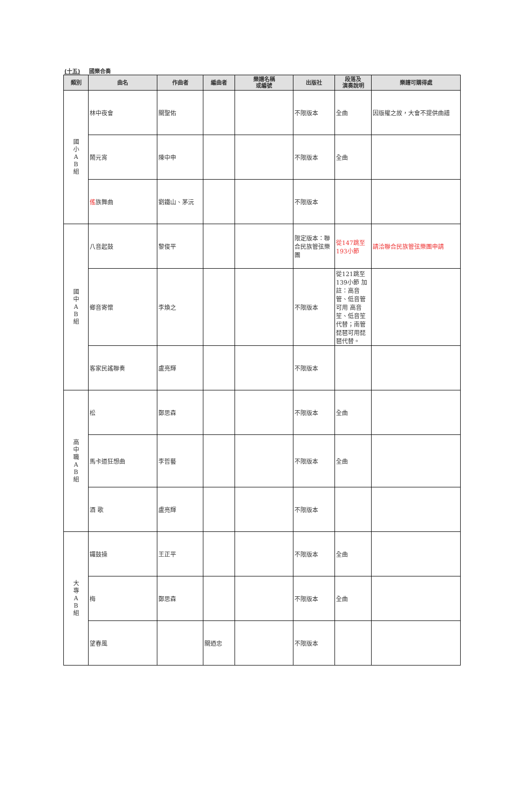(十五) 國樂合奏
| 類別 | 曲名 | 作曲者 | 編曲者 | 樂譜名稱 或編號 | 出版社 | 段落及 演奏說明 | 樂譜可購得處 |
| --- | --- | --- | --- | --- | --- | --- | --- |
| 國 小 A B 組 | 林中夜會 | 關聖佑 | | | 不限版本 | 全曲 | 因版權之故，大會不提供曲譜 |
| | 鬧元宵 | 陳中申 | | | 不限版本 | 全曲 | |
| | 傜 族舞曲 | 劉鐵山、茅沅 | | | 不限版本 | | |
| 國 中 A B 組 | 八音起鼓 | 黎俊平 | | | 限定版本：聯合民族管弦樂團 | 從147跳至193小節 | 請洽聯合民族管弦樂團申請 |
| | 鄉音寄懷 | 李煥之 | | | 不限版本 | 從121跳至139小節 加註：高音管、低音管可用 高音笙、低音笙代替；南管 琵琶可用琵琶代替。 | |
| | 客家民謠聯奏 | 盧亮輝 | | | 不限版本 | | |
| 高 中 職 A B 組 | 松 | 鄭思森 | | | 不限版本 | 全曲 | |
| | 馬卡道狂想曲 | 李哲藝 | | | 不限版本 | 全曲 | |
| | 酒 歌 | 盧亮輝 | | | 不限版本 | | |
| 大 專 A B 組 | 鑼鼓操 | 王正平 | | | 不限版本 | 全曲 | |
| | 梅 | 鄭思森 | | | 不限版本 | 全曲 | |
| | 望春風 | | 關迺忠 | | 不限版本 | | |